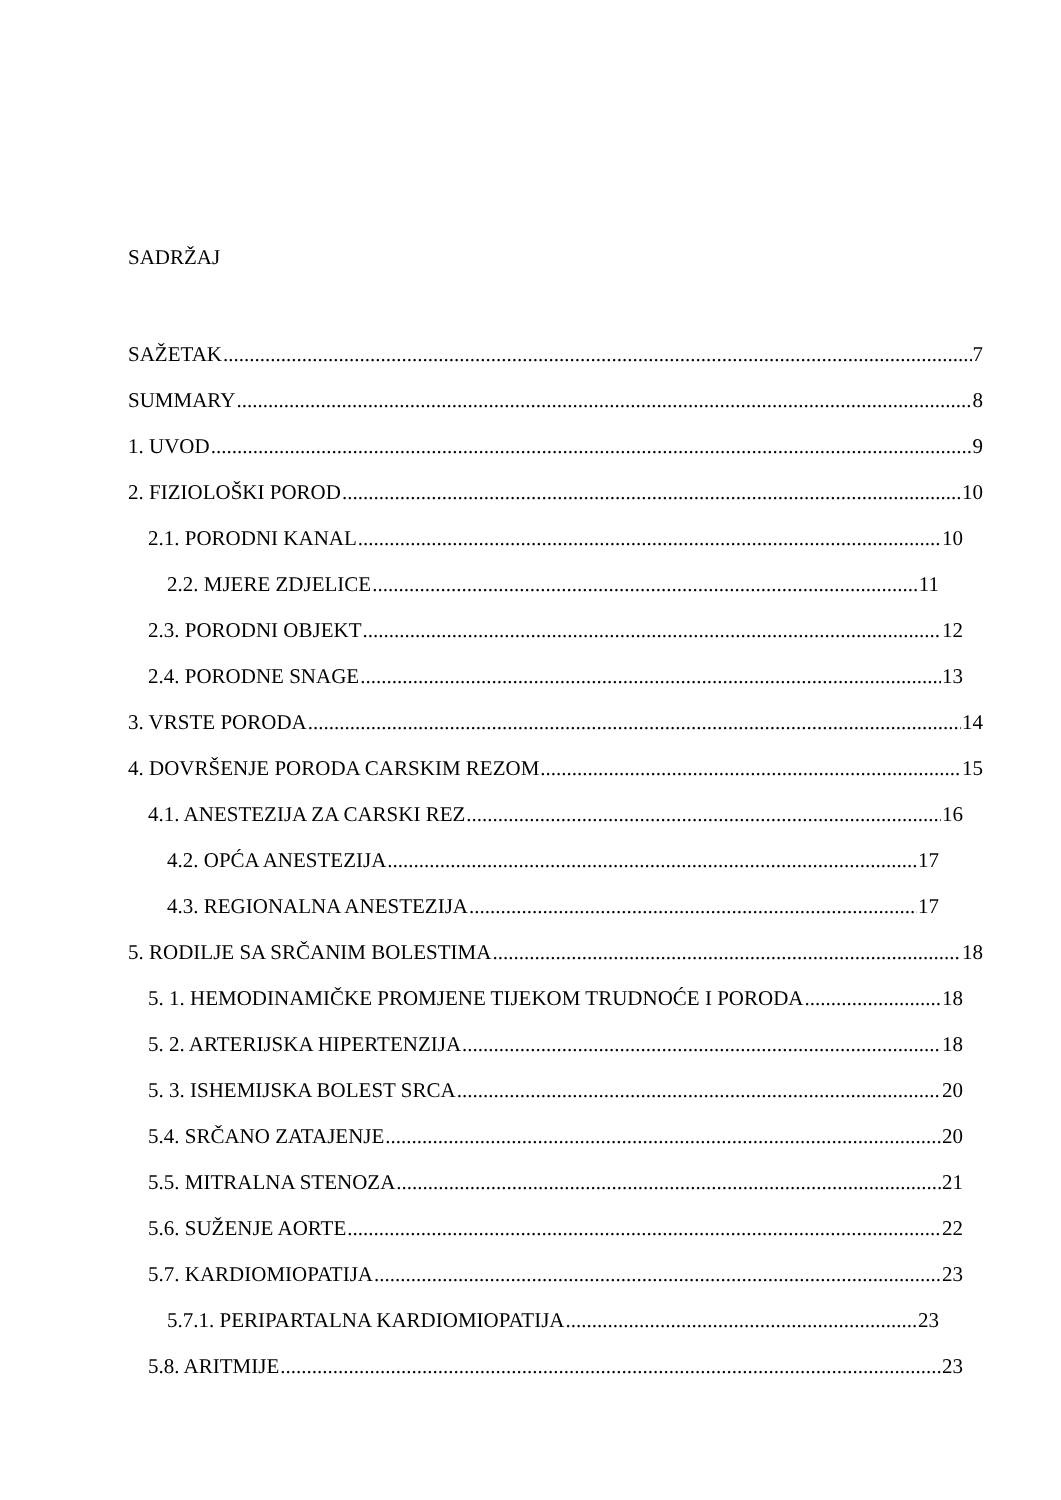SADRŽAJ
SAŽETAK 7
SUMMARY 8
1. UVOD 9
2. FIZIOLOŠKI POROD 10
2.1. PORODNI KANAL 10
2.2. MJERE ZDJELICE 11
2.3. PORODNI OBJEKT 12
2.4. PORODNE SNAGE 13
3. VRSTE PORODA 14
4. DOVRŠENJE PORODA CARSKIM REZOM 15
4.1. ANESTEZIJA ZA CARSKI REZ 16
4.2. OPĆA ANESTEZIJA 17
4.3. REGIONALNA ANESTEZIJA 17
5. RODILJE SA SRČANIM BOLESTIMA 18
5. 1. HEMODINAMIČKE PROMJENE TIJEKOM TRUDNOĆE I PORODA 18
5. 2. ARTERIJSKA HIPERTENZIJA 18
5. 3. ISHEMIJSKA BOLEST SRCA 20
5.4. SRČANO ZATAJENJE 20
5.5. MITRALNA STENOZA 21
5.6. SUŽENJE AORTE 22
5.7. KARDIOMIOPATIJA 23
5.7.1. PERIPARTALNA KARDIOMIOPATIJA 23
5.8. ARITMIJE 23